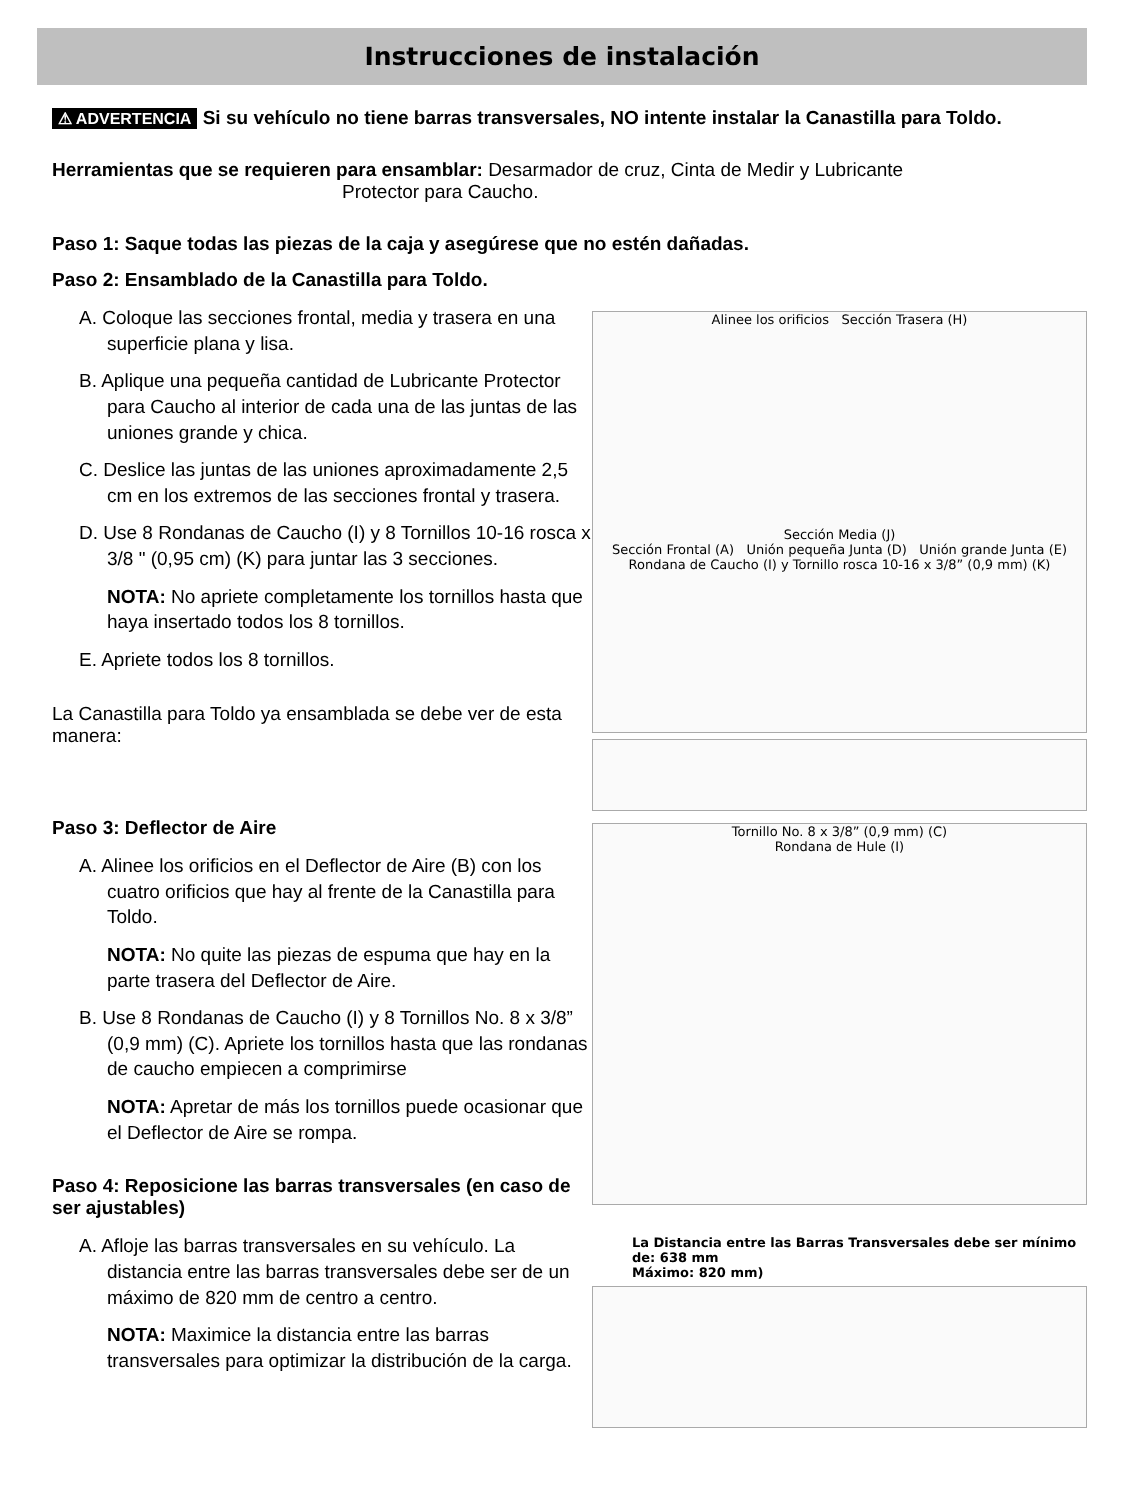Instrucciones de instalación
⚠ ADVERTENCIA Si su vehículo no tiene barras transversales, NO intente instalar la Canastilla para Toldo.
Herramientas que se requieren para ensamblar: Desarmador de cruz, Cinta de Medir y Lubricante
Protector para Caucho.
Paso 1: Saque todas las piezas de la caja y asegúrese que no estén dañadas.
Paso 2: Ensamblado de la Canastilla para Toldo.
A. Coloque las secciones frontal, media y trasera en una superficie plana y lisa.
B. Aplique una pequeña cantidad de Lubricante Protector para Caucho al interior de cada una de las juntas de las uniones grande y chica.
C. Deslice las juntas de las uniones aproximadamente 2,5 cm en los extremos de las secciones frontal y trasera.
D. Use 8 Rondanas de Caucho (I) y 8 Tornillos 10-16 rosca x 3/8 " (0,95 cm) (K) para juntar las 3 secciones.
NOTA: No apriete completamente los tornillos hasta que haya insertado todos los 8 tornillos.
E. Apriete todos los 8 tornillos.
La Canastilla para Toldo ya ensamblada se debe ver de esta manera:
Alinee los orificios Sección Trasera (H)
Sección Media (J)
Sección Frontal (A) Unión pequeña Junta (D) Unión grande Junta (E)
Rondana de Caucho (I) y Tornillo rosca 10-16 x 3/8” (0,9 mm) (K)
Paso 3: Deflector de Aire
A. Alinee los orificios en el Deflector de Aire (B) con los cuatro orificios que hay al frente de la Canastilla para Toldo.
NOTA: No quite las piezas de espuma que hay en la parte trasera del Deflector de Aire.
B. Use 8 Rondanas de Caucho (I) y 8 Tornillos No. 8 x 3/8” (0,9 mm) (C). Apriete los tornillos hasta que las rondanas de caucho empiecen a comprimirse
NOTA: Apretar de más los tornillos puede ocasionar que el Deflector de Aire se rompa.
Paso 4: Reposicione las barras transversales (en caso de ser ajustables)
A. Afloje las barras transversales en su vehículo. La distancia entre las barras transversales debe ser de un máximo de 820 mm de centro a centro.
NOTA: Maximice la distancia entre las barras transversales para optimizar la distribución de la carga.
Tornillo No. 8 x 3/8” (0,9 mm) (C)
Rondana de Hule (I)
La Distancia entre las Barras Transversales debe ser mínimo de: 638 mm
Máximo: 820 mm)